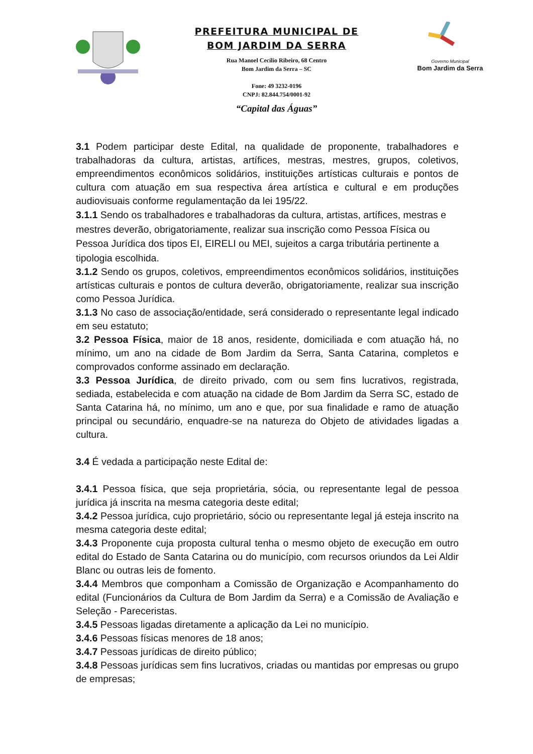PREFEITURA MUNICIPAL DE
BOM JARDIM DA SERRA
Rua Manoel Cecílio Ribeiro, 68 Centro
Bom Jardim da Serra – SC
Fone: 49 3232-0196
CNPJ: 82.844.754/0001-92
“Capital das Águas”
Governo Municipal
Bom Jardim da Serra
3.1 Podem participar deste Edital, na qualidade de proponente, trabalhadores e trabalhadoras da cultura, artistas, artífices, mestras, mestres, grupos, coletivos, empreendimentos econômicos solidários, instituições artísticas culturais e pontos de cultura com atuação em sua respectiva área artística e cultural e em produções audiovisuais conforme regulamentação da lei 195/22.
3.1.1 Sendo os trabalhadores e trabalhadoras da cultura, artistas, artífices, mestras e mestres deverão, obrigatoriamente, realizar sua inscrição como Pessoa Física ou Pessoa Jurídica dos tipos EI, EIRELI ou MEI, sujeitos a carga tributária pertinente a tipologia escolhida.
3.1.2 Sendo os grupos, coletivos, empreendimentos econômicos solidários, instituições artísticas culturais e pontos de cultura deverão, obrigatoriamente, realizar sua inscrição como Pessoa Jurídica.
3.1.3 No caso de associação/entidade, será considerado o representante legal indicado em seu estatuto;
3.2 Pessoa Física, maior de 18 anos, residente, domiciliada e com atuação há, no mínimo, um ano na cidade de Bom Jardim da Serra, Santa Catarina, completos e comprovados conforme assinado em declaração.
3.3 Pessoa Jurídica, de direito privado, com ou sem fins lucrativos, registrada, sediada, estabelecida e com atuação na cidade de Bom Jardim da Serra SC, estado de Santa Catarina há, no mínimo, um ano e que, por sua finalidade e ramo de atuação principal ou secundário, enquadre-se na natureza do Objeto de atividades ligadas a cultura.
3.4 É vedada a participação neste Edital de:
3.4.1 Pessoa física, que seja proprietária, sócia, ou representante legal de pessoa jurídica já inscrita na mesma categoria deste edital;
3.4.2 Pessoa jurídica, cujo proprietário, sócio ou representante legal já esteja inscrito na mesma categoria deste edital;
3.4.3 Proponente cuja proposta cultural tenha o mesmo objeto de execução em outro edital do Estado de Santa Catarina ou do município, com recursos oriundos da Lei Aldir Blanc ou outras leis de fomento.
3.4.4 Membros que componham a Comissão de Organização e Acompanhamento do edital (Funcionários da Cultura de Bom Jardim da Serra) e a Comissão de Avaliação e Seleção - Pareceristas.
3.4.5 Pessoas ligadas diretamente a aplicação da Lei no município.
3.4.6 Pessoas físicas menores de 18 anos;
3.4.7 Pessoas jurídicas de direito público;
3.4.8 Pessoas jurídicas sem fins lucrativos, criadas ou mantidas por empresas ou grupo de empresas;